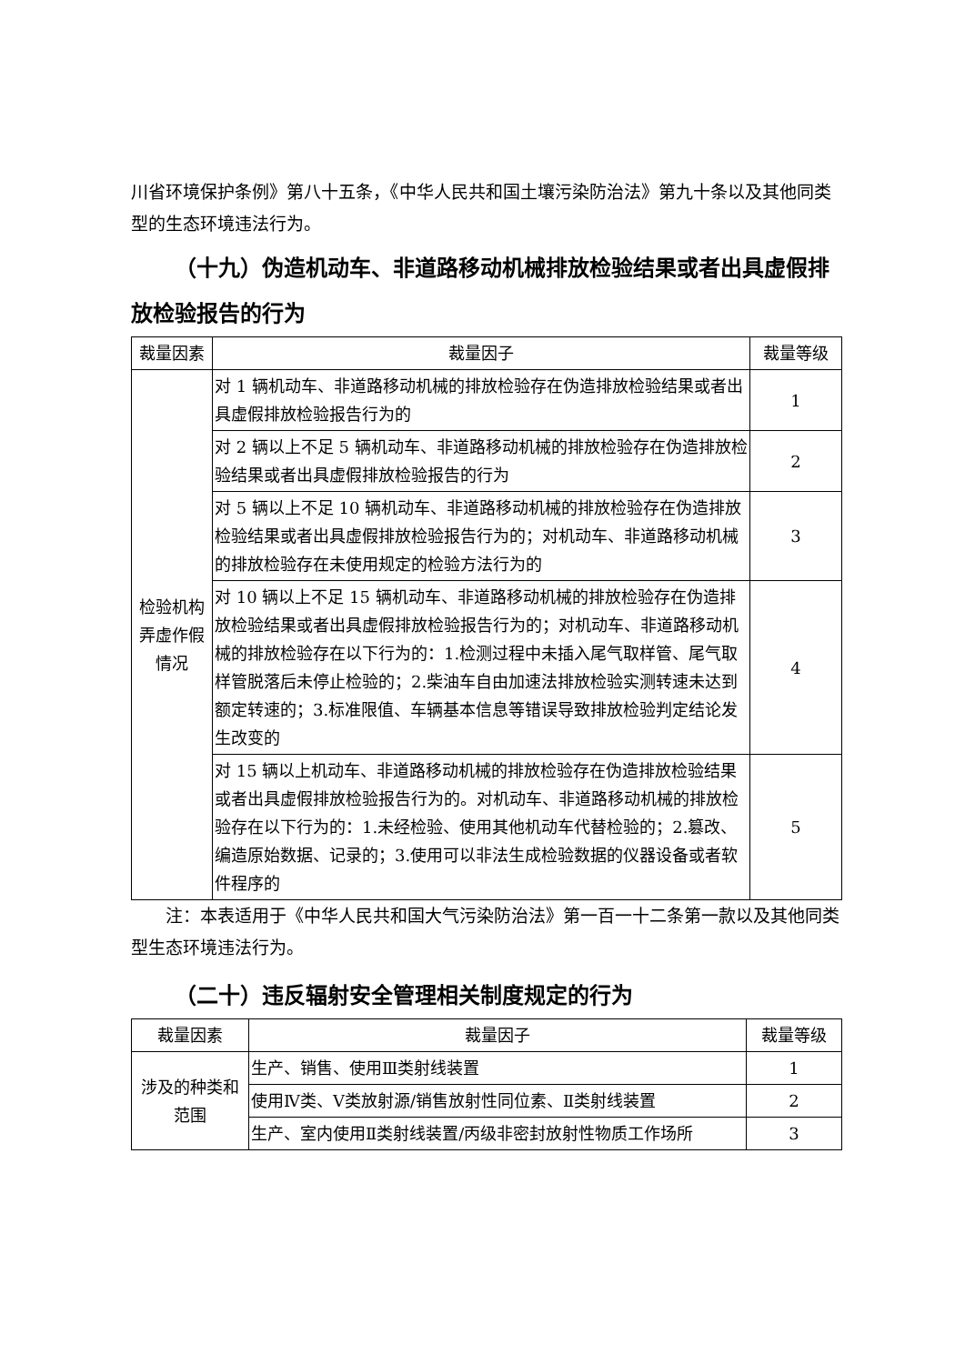川省环境保护条例》第八十五条，《中华人民共和国土壤污染防治法》第九十条以及其他同类型的生态环境违法行为。
（十九）伪造机动车、非道路移动机械排放检验结果或者出具虚假排放检验报告的行为
| 裁量因素 | 裁量因子 | 裁量等级 |
| --- | --- | --- |
| 检验机构弄虚作假情况 | 对 1 辆机动车、非道路移动机械的排放检验存在伪造排放检验结果或者出具虚假排放检验报告行为的 | 1 |
| | 对 2 辆以上不足 5 辆机动车、非道路移动机械的排放检验存在伪造排放检验结果或者出具虚假排放检验报告的行为 | 2 |
| | 对 5 辆以上不足 10 辆机动车、非道路移动机械的排放检验存在伪造排放检验结果或者出具虚假排放检验报告行为的；对机动车、非道路移动机械的排放检验存在未使用规定的检验方法行为的 | 3 |
| | 对 10 辆以上不足 15 辆机动车、非道路移动机械的排放检验存在伪造排放检验结果或者出具虚假排放检验报告行为的；对机动车、非道路移动机械的排放检验存在以下行为的：1.检测过程中未插入尾气取样管、尾气取样管脱落后未停止检验的；2.柴油车自由加速法排放检验实测转速未达到额定转速的；3.标准限值、车辆基本信息等错误导致排放检验判定结论发生改变的 | 4 |
| | 对 15 辆以上机动车、非道路移动机械的排放检验存在伪造排放检验结果或者出具虚假排放检验报告行为的。对机动车、非道路移动机械的排放检验存在以下行为的：1.未经检验、使用其他机动车代替检验的；2.篡改、编造原始数据、记录的；3.使用可以非法生成检验数据的仪器设备或者软件程序的 | 5 |
注：本表适用于《中华人民共和国大气污染防治法》第一百一十二条第一款以及其他同类型生态环境违法行为。
（二十）违反辐射安全管理相关制度规定的行为
| 裁量因素 | 裁量因子 | 裁量等级 |
| --- | --- | --- |
| 涉及的种类和范围 | 生产、销售、使用Ⅲ类射线装置 | 1 |
| | 使用Ⅳ类、Ⅴ类放射源/销售放射性同位素、Ⅱ类射线装置 | 2 |
| | 生产、室内使用Ⅱ类射线装置/丙级非密封放射性物质工作场所 | 3 |